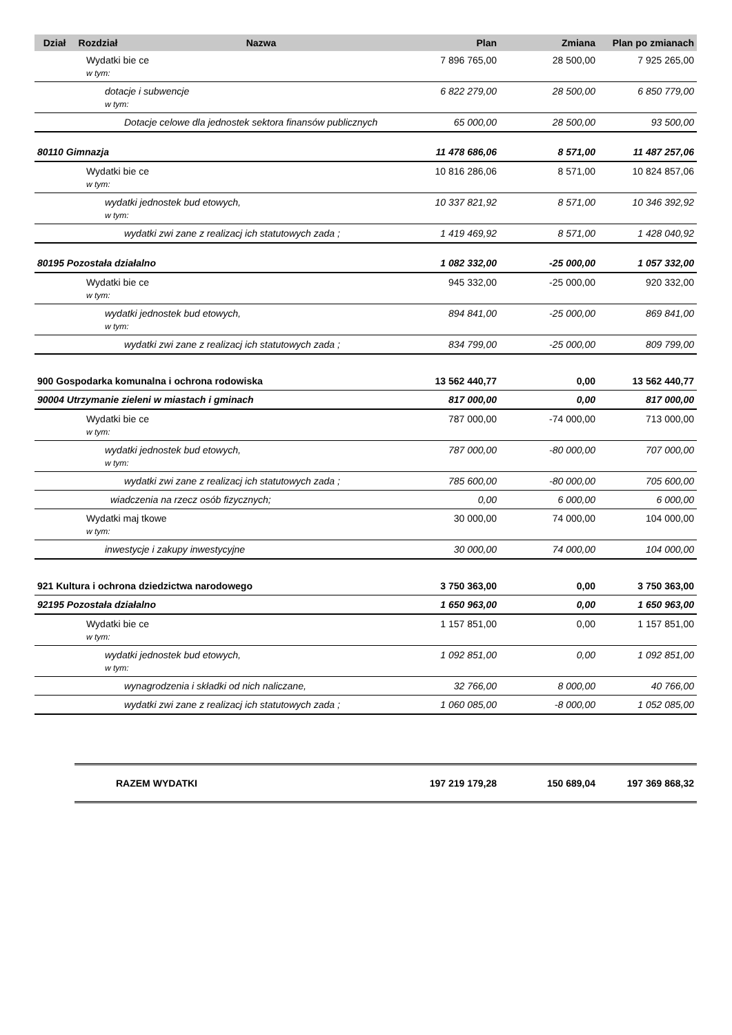| Dział | Rozdział | Nazwa | Plan | Zmiana | Plan po zmianach |
| --- | --- | --- | --- | --- | --- |
| Wydatki bie ce w tym: | | | 7 896 765,00 | 28 500,00 | 7 925 265,00 |
| dotacje i subwencje w tym: | | | 6 822 279,00 | 28 500,00 | 6 850 779,00 |
| Dotacje celowe dla jednostek sektora finansów publicznych | | | 65 000,00 | 28 500,00 | 93 500,00 |
| 80110 Gimnazja | | | 11 478 686,06 | 8 571,00 | 11 487 257,06 |
| Wydatki bie ce w tym: | | | 10 816 286,06 | 8 571,00 | 10 824 857,06 |
| wydatki jednostek bud etowych, w tym: | | | 10 337 821,92 | 8 571,00 | 10 346 392,92 |
| wydatki zwi zane z realizacj ich statutowych zada ; | | | 1 419 469,92 | 8 571,00 | 1 428 040,92 |
| 80195 Pozostała działalno | | | 1 082 332,00 | -25 000,00 | 1 057 332,00 |
| Wydatki bie ce w tym: | | | 945 332,00 | -25 000,00 | 920 332,00 |
| wydatki jednostek bud etowych, w tym: | | | 894 841,00 | -25 000,00 | 869 841,00 |
| wydatki zwi zane z realizacj ich statutowych zada ; | | | 834 799,00 | -25 000,00 | 809 799,00 |
| 900 Gospodarka komunalna i ochrona rodowiska | | | 13 562 440,77 | 0,00 | 13 562 440,77 |
| 90004 Utrzymanie zieleni w miastach i gminach | | | 817 000,00 | 0,00 | 817 000,00 |
| Wydatki bie ce w tym: | | | 787 000,00 | -74 000,00 | 713 000,00 |
| wydatki jednostek bud etowych, w tym: | | | 787 000,00 | -80 000,00 | 707 000,00 |
| wydatki zwi zane z realizacj ich statutowych zada ; | | | 785 600,00 | -80 000,00 | 705 600,00 |
| wiadczenia na rzecz osób fizycznych; | | | 0,00 | 6 000,00 | 6 000,00 |
| Wydatki maj tkowe w tym: | | | 30 000,00 | 74 000,00 | 104 000,00 |
| inwestycje i zakupy inwestycyjne | | | 30 000,00 | 74 000,00 | 104 000,00 |
| 921 Kultura i ochrona dziedzictwa narodowego | | | 3 750 363,00 | 0,00 | 3 750 363,00 |
| 92195 Pozostała działalno | | | 1 650 963,00 | 0,00 | 1 650 963,00 |
| Wydatki bie ce w tym: | | | 1 157 851,00 | 0,00 | 1 157 851,00 |
| wydatki jednostek bud etowych, w tym: | | | 1 092 851,00 | 0,00 | 1 092 851,00 |
| wynagrodzenia i składki od nich naliczane, | | | 32 766,00 | 8 000,00 | 40 766,00 |
| wydatki zwi zane z realizacj ich statutowych zada ; | | | 1 060 085,00 | -8 000,00 | 1 052 085,00 |
| | RAZEM WYDATKI | | 197 219 179,28 | 150 689,04 | 197 369 868,32 |